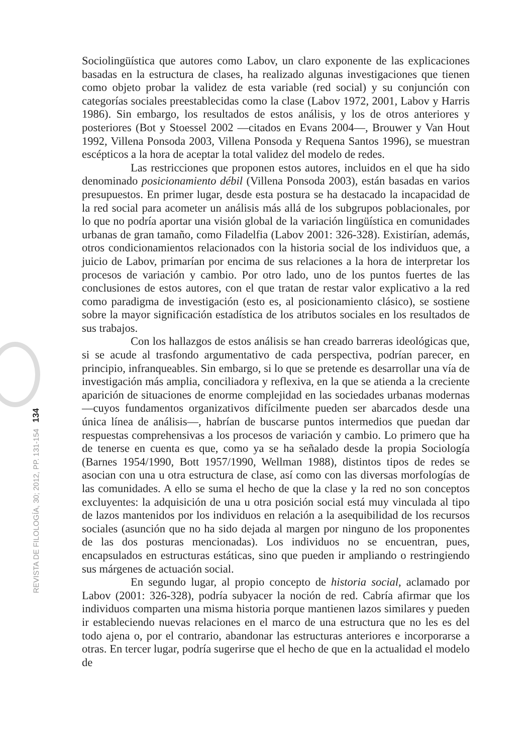REVISTA DE FILOLOGÍA, 30; 2012, PP. 131-154 134
Sociolingüística que autores como Labov, un claro exponente de las explicaciones basadas en la estructura de clases, ha realizado algunas investigaciones que tienen como objeto probar la validez de esta variable (red social) y su conjunción con categorías sociales preestablecidas como la clase (Labov 1972, 2001, Labov y Harris 1986). Sin embargo, los resultados de estos análisis, y los de otros anteriores y posteriores (Bot y Stoessel 2002 —citados en Evans 2004—, Brouwer y Van Hout 1992, Villena Ponsoda 2003, Villena Ponsoda y Requena Santos 1996), se muestran escépticos a la hora de aceptar la total validez del modelo de redes.
Las restricciones que proponen estos autores, incluidos en el que ha sido denominado posicionamiento débil (Villena Ponsoda 2003), están basadas en varios presupuestos. En primer lugar, desde esta postura se ha destacado la incapacidad de la red social para acometer un análisis más allá de los subgrupos poblacionales, por lo que no podría aportar una visión global de la variación lingüística en comunidades urbanas de gran tamaño, como Filadelfia (Labov 2001: 326-328). Existirían, además, otros condicionamientos relacionados con la historia social de los individuos que, a juicio de Labov, primarían por encima de sus relaciones a la hora de interpretar los procesos de variación y cambio. Por otro lado, uno de los puntos fuertes de las conclusiones de estos autores, con el que tratan de restar valor explicativo a la red como paradigma de investigación (esto es, al posicionamiento clásico), se sostiene sobre la mayor significación estadística de los atributos sociales en los resultados de sus trabajos.
Con los hallazgos de estos análisis se han creado barreras ideológicas que, si se acude al trasfondo argumentativo de cada perspectiva, podrían parecer, en principio, infranqueables. Sin embargo, si lo que se pretende es desarrollar una vía de investigación más amplia, conciliadora y reflexiva, en la que se atienda a la creciente aparición de situaciones de enorme complejidad en las sociedades urbanas modernas —cuyos fundamentos organizativos difícilmente pueden ser abarcados desde una única línea de análisis—, habrían de buscarse puntos intermedios que puedan dar respuestas comprehensivas a los procesos de variación y cambio. Lo primero que ha de tenerse en cuenta es que, como ya se ha señalado desde la propia Sociología (Barnes 1954/1990, Bott 1957/1990, Wellman 1988), distintos tipos de redes se asocian con una u otra estructura de clase, así como con las diversas morfologías de las comunidades. A ello se suma el hecho de que la clase y la red no son conceptos excluyentes: la adquisición de una u otra posición social está muy vinculada al tipo de lazos mantenidos por los individuos en relación a la asequibilidad de los recursos sociales (asunción que no ha sido dejada al margen por ninguno de los proponentes de las dos posturas mencionadas). Los individuos no se encuentran, pues, encapsulados en estructuras estáticas, sino que pueden ir ampliando o restringiendo sus márgenes de actuación social.
En segundo lugar, al propio concepto de historia social, aclamado por Labov (2001: 326-328), podría subyacer la noción de red. Cabría afirmar que los individuos comparten una misma historia porque mantienen lazos similares y pueden ir estableciendo nuevas relaciones en el marco de una estructura que no les es del todo ajena o, por el contrario, abandonar las estructuras anteriores e incorporarse a otras. En tercer lugar, podría sugerirse que el hecho de que en la actualidad el modelo de